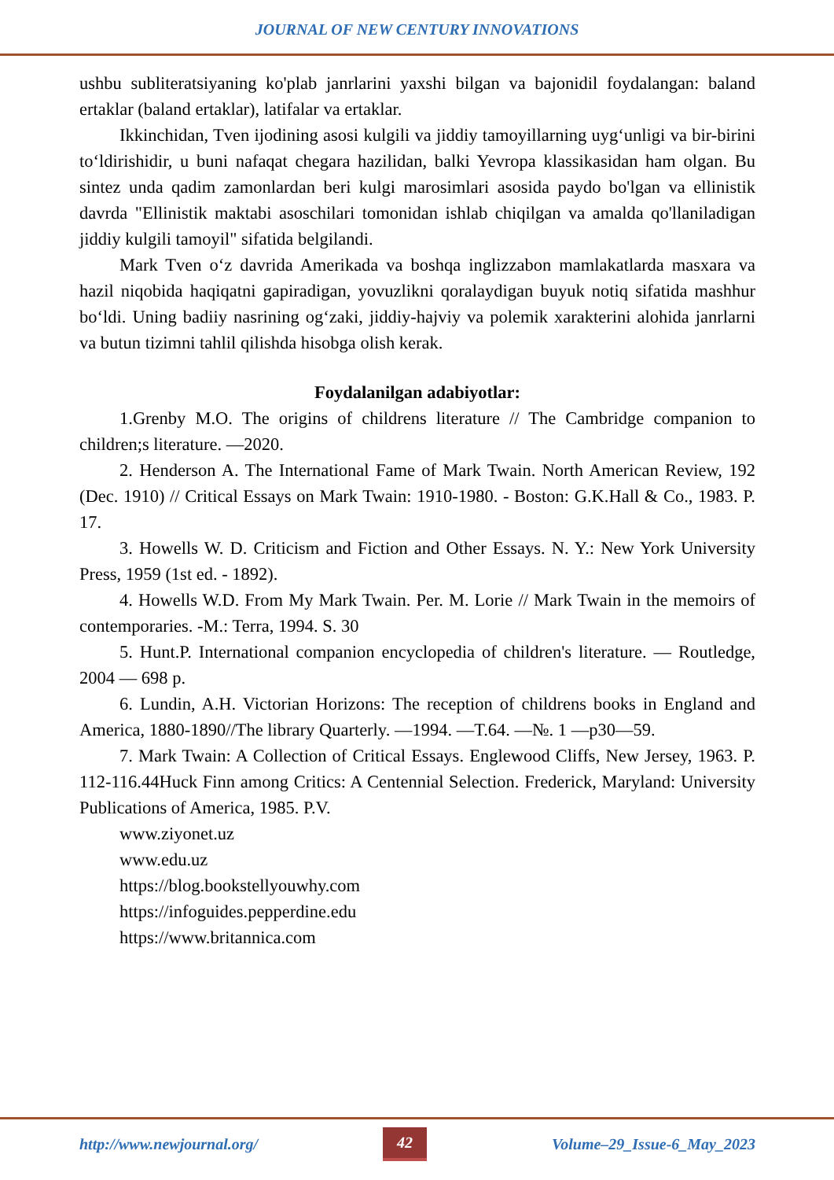JOURNAL OF NEW CENTURY INNOVATIONS
ushbu subliteratsiyaning ko'plab janrlarini yaxshi bilgan va bajonidil foydalangan: baland ertaklar (baland ertaklar), latifalar va ertaklar.
Ikkinchidan, Tven ijodining asosi kulgili va jiddiy tamoyillarning uyg‘unligi va bir-birini to‘ldirishidir, u buni nafaqat chegara hazilidan, balki Yevropa klassikasidan ham olgan. Bu sintez unda qadim zamonlardan beri kulgi marosimlari asosida paydo bo'lgan va ellinistik davrda "Ellinistik maktabi asoschilari tomonidan ishlab chiqilgan va amalda qo'llaniladigan jiddiy kulgili tamoyil" sifatida belgilandi.
Mark Tven o‘z davrida Amerikada va boshqa inglizzabon mamlakatlarda masxara va hazil niqobida haqiqatni gapiradigan, yovuzlikni qoralaydigan buyuk notiq sifatida mashhur bo‘ldi. Uning badiiy nasrining og‘zaki, jiddiy-hajviy va polemik xarakterini alohida janrlarni va butun tizimni tahlil qilishda hisobga olish kerak.
Foydalanilgan adabiyotlar:
1.Grenby M.O. The origins of childrens literature // The Cambridge companion to children;s literature. —2020.
2. Henderson A. The International Fame of Mark Twain. North American Review, 192 (Dec. 1910) // Critical Essays on Mark Twain: 1910-1980. - Boston: G.K.Hall & Co., 1983. P. 17.
3. Howells W. D. Criticism and Fiction and Other Essays. N. Y.: New York University Press, 1959 (1st ed. - 1892).
4. Howells W.D. From My Mark Twain. Per. M. Lorie // Mark Twain in the memoirs of contemporaries. -M.: Terra, 1994. S. 30
5. Hunt.P. International companion encyclopedia of children's literature. — Routledge, 2004 — 698 p.
6. Lundin, A.H. Victorian Horizons: The reception of childrens books in England and America, 1880-1890//The library Quarterly. —1994. —T.64. —№. 1 —p30—59.
7. Mark Twain: A Collection of Critical Essays. Englewood Cliffs, New Jersey, 1963. P. 112-116.44Huck Finn among Critics: A Centennial Selection. Frederick, Maryland: University Publications of America, 1985. P.V.
www.ziyonet.uz
www.edu.uz
https://blog.bookstellyouwhy.com
https://infoguides.pepperdine.edu
https://www.britannica.com
http://www.newjournal.org/ 42 Volume–29_Issue-6_May_2023